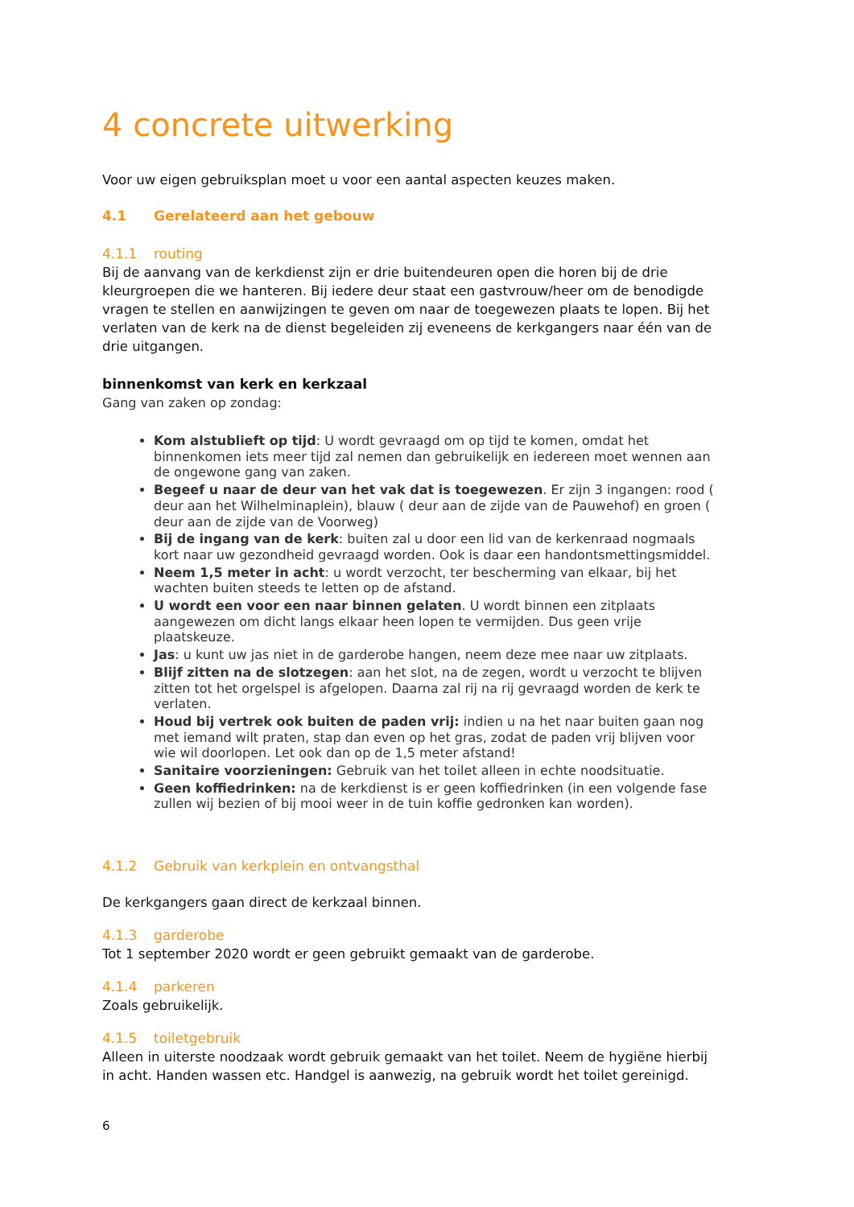4 concrete uitwerking
Voor uw eigen gebruiksplan moet u voor een aantal aspecten keuzes maken.
4.1 Gerelateerd aan het gebouw
4.1.1 routing
Bij de aanvang van de kerkdienst zijn er drie buitendeuren open die horen bij de drie kleurgroepen die we hanteren. Bij iedere deur staat een gastvrouw/heer om de benodigde vragen te stellen en aanwijzingen te geven om naar de toegewezen plaats te lopen. Bij het verlaten van de kerk na de dienst begeleiden zij eveneens de kerkgangers naar één van de drie uitgangen.
binnenkomst van kerk en kerkzaal
Gang van zaken op zondag:
Kom alstublieft op tijd: U wordt gevraagd om op tijd te komen, omdat het binnenkomen iets meer tijd zal nemen dan gebruikelijk en iedereen moet wennen aan de ongewone gang van zaken.
Begeef u naar de deur van het vak dat is toegewezen. Er zijn 3 ingangen: rood ( deur aan het Wilhelminaplein), blauw ( deur aan de zijde van de Pauwehof) en groen ( deur aan de zijde van de Voorweg)
Bij de ingang van de kerk: buiten zal u door een lid van de kerkenraad nogmaals kort naar uw gezondheid gevraagd worden. Ook is daar een handontsmettingsmiddel.
Neem 1,5 meter in acht: u wordt verzocht, ter bescherming van elkaar, bij het wachten buiten steeds te letten op de afstand.
U wordt een voor een naar binnen gelaten. U wordt binnen een zitplaats aangewezen om dicht langs elkaar heen lopen te vermijden. Dus geen vrije plaatskeuze.
Jas: u kunt uw jas niet in de garderobe hangen, neem deze mee naar uw zitplaats.
Blijf zitten na de slotzegen: aan het slot, na de zegen, wordt u verzocht te blijven zitten tot het orgelspel is afgelopen. Daarna zal rij na rij gevraagd worden de kerk te verlaten.
Houd bij vertrek ook buiten de paden vrij: indien u na het naar buiten gaan nog met iemand wilt praten, stap dan even op het gras, zodat de paden vrij blijven voor wie wil doorlopen. Let ook dan op de 1,5 meter afstand!
Sanitaire voorzieningen: Gebruik van het toilet alleen in echte noodsituatie.
Geen koffiedrinken: na de kerkdienst is er geen koffiedrinken (in een volgende fase zullen wij bezien of bij mooi weer in de tuin koffie gedronken kan worden).
4.1.2 Gebruik van kerkplein en ontvangsthal
De kerkgangers gaan direct de kerkzaal binnen.
4.1.3 garderobe
Tot 1 september 2020 wordt er geen gebruikt gemaakt van de garderobe.
4.1.4 parkeren
Zoals gebruikelijk.
4.1.5 toiletgebruik
Alleen in uiterste noodzaak wordt gebruik gemaakt van het toilet. Neem de hygiëne hierbij in acht. Handen wassen etc. Handgel is aanwezig, na gebruik wordt het toilet gereinigd.
6